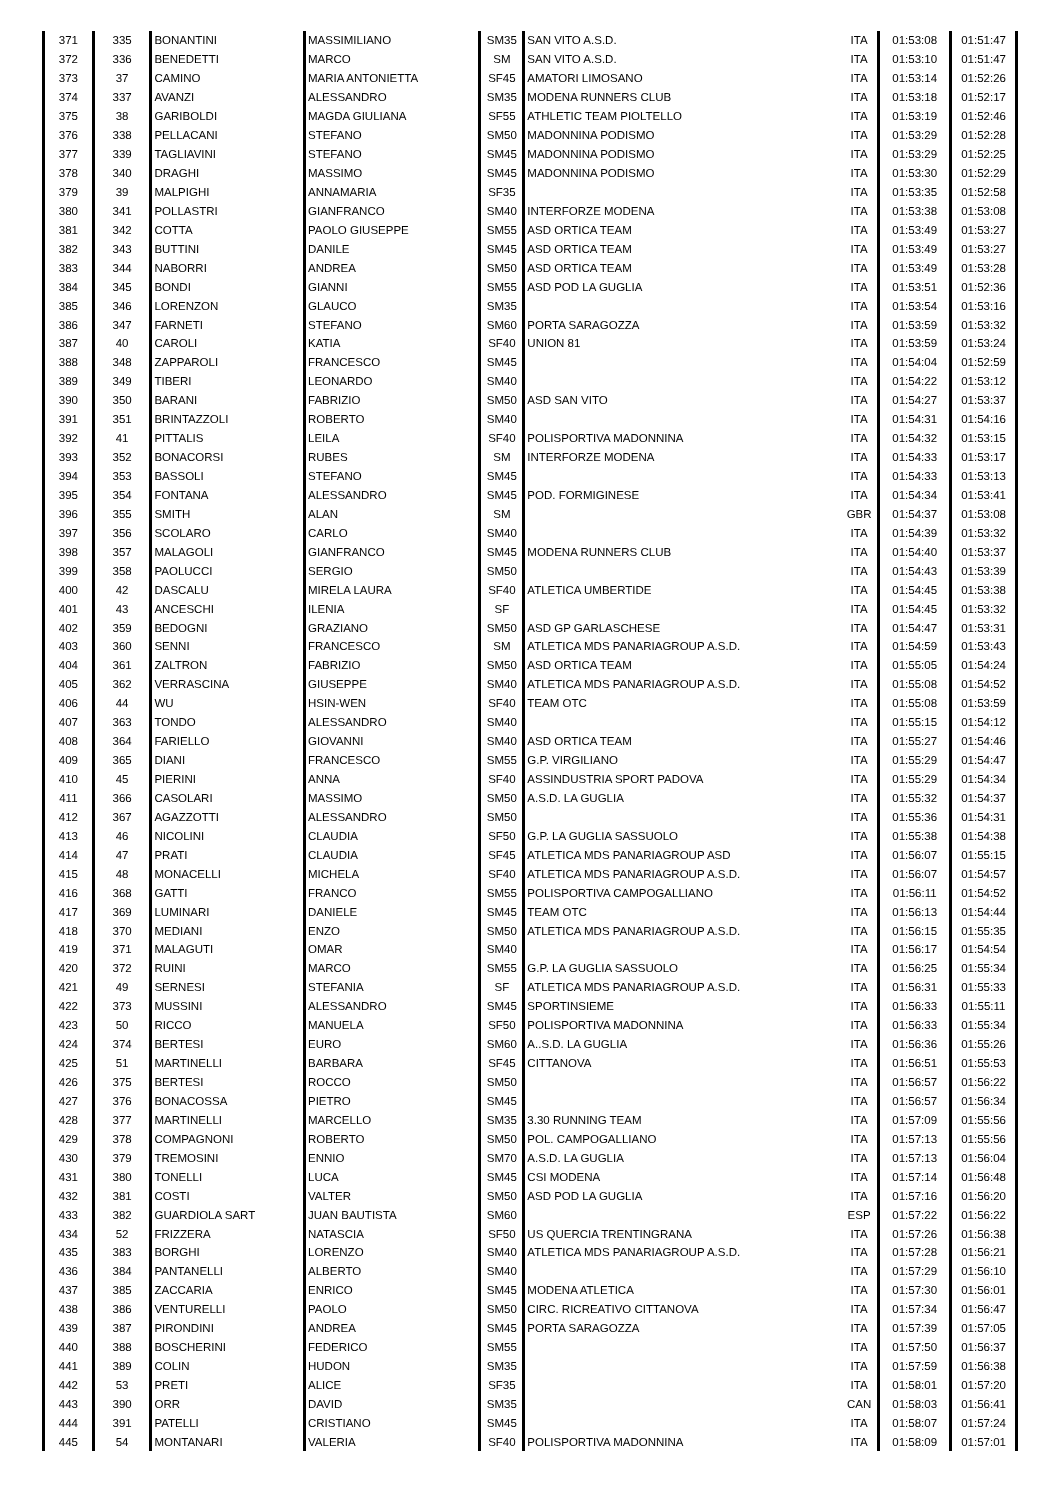| 371 | 335 | BONANTINI | MASSIMILIANO | SM35 | SAN VITO A.S.D. | ITA | 01:53:08 | 01:51:47 |
| 372 | 336 | BENEDETTI | MARCO | SM | SAN VITO A.S.D. | ITA | 01:53:10 | 01:51:47 |
| 373 | 37 | CAMINO | MARIA ANTONIETTA | SF45 | AMATORI LIMOSANO | ITA | 01:53:14 | 01:52:26 |
| 374 | 337 | AVANZI | ALESSANDRO | SM35 | MODENA RUNNERS CLUB | ITA | 01:53:18 | 01:52:17 |
| 375 | 38 | GARIBOLDI | MAGDA GIULIANA | SF55 | ATHLETIC TEAM PIOLTELLO | ITA | 01:53:19 | 01:52:46 |
| 376 | 338 | PELLACANI | STEFANO | SM50 | MADONNINA PODISMO | ITA | 01:53:29 | 01:52:28 |
| 377 | 339 | TAGLIAVINI | STEFANO | SM45 | MADONNINA PODISMO | ITA | 01:53:29 | 01:52:25 |
| 378 | 340 | DRAGHI | MASSIMO | SM45 | MADONNINA PODISMO | ITA | 01:53:30 | 01:52:29 |
| 379 | 39 | MALPIGHI | ANNAMARIA | SF35 | | ITA | 01:53:35 | 01:52:58 |
| 380 | 341 | POLLASTRI | GIANFRANCO | SM40 | INTERFORZE MODENA | ITA | 01:53:38 | 01:53:08 |
| 381 | 342 | COTTA | PAOLO GIUSEPPE | SM55 | ASD ORTICA TEAM | ITA | 01:53:49 | 01:53:27 |
| 382 | 343 | BUTTINI | DANILE | SM45 | ASD ORTICA TEAM | ITA | 01:53:49 | 01:53:27 |
| 383 | 344 | NABORRI | ANDREA | SM50 | ASD ORTICA TEAM | ITA | 01:53:49 | 01:53:28 |
| 384 | 345 | BONDI | GIANNI | SM55 | ASD POD LA GUGLIA | ITA | 01:53:51 | 01:52:36 |
| 385 | 346 | LORENZON | GLAUCO | SM35 | | ITA | 01:53:54 | 01:53:16 |
| 386 | 347 | FARNETI | STEFANO | SM60 | PORTA SARAGOZZA | ITA | 01:53:59 | 01:53:32 |
| 387 | 40 | CAROLI | KATIA | SF40 | UNION 81 | ITA | 01:53:59 | 01:53:24 |
| 388 | 348 | ZAPPAROLI | FRANCESCO | SM45 | | ITA | 01:54:04 | 01:52:59 |
| 389 | 349 | TIBERI | LEONARDO | SM40 | | ITA | 01:54:22 | 01:53:12 |
| 390 | 350 | BARANI | FABRIZIO | SM50 | ASD SAN VITO | ITA | 01:54:27 | 01:53:37 |
| 391 | 351 | BRINTAZZOLI | ROBERTO | SM40 | | ITA | 01:54:31 | 01:54:16 |
| 392 | 41 | PITTALIS | LEILA | SF40 | POLISPORTIVA MADONNINA | ITA | 01:54:32 | 01:53:15 |
| 393 | 352 | BONACORSI | RUBES | SM | INTERFORZE MODENA | ITA | 01:54:33 | 01:53:17 |
| 394 | 353 | BASSOLI | STEFANO | SM45 | | ITA | 01:54:33 | 01:53:13 |
| 395 | 354 | FONTANA | ALESSANDRO | SM45 | POD. FORMIGINESE | ITA | 01:54:34 | 01:53:41 |
| 396 | 355 | SMITH | ALAN | SM | | GBR | 01:54:37 | 01:53:08 |
| 397 | 356 | SCOLARO | CARLO | SM40 | | ITA | 01:54:39 | 01:53:32 |
| 398 | 357 | MALAGOLI | GIANFRANCO | SM45 | MODENA RUNNERS CLUB | ITA | 01:54:40 | 01:53:37 |
| 399 | 358 | PAOLUCCI | SERGIO | SM50 | | ITA | 01:54:43 | 01:53:39 |
| 400 | 42 | DASCALU | MIRELA LAURA | SF40 | ATLETICA UMBERTIDE | ITA | 01:54:45 | 01:53:38 |
| 401 | 43 | ANCESCHI | ILENIA | SF | | ITA | 01:54:45 | 01:53:32 |
| 402 | 359 | BEDOGNI | GRAZIANO | SM50 | ASD GP GARLASCHESE | ITA | 01:54:47 | 01:53:31 |
| 403 | 360 | SENNI | FRANCESCO | SM | ATLETICA MDS PANARIAGROUP A.S.D. | ITA | 01:54:59 | 01:53:43 |
| 404 | 361 | ZALTRON | FABRIZIO | SM50 | ASD ORTICA TEAM | ITA | 01:55:05 | 01:54:24 |
| 405 | 362 | VERRASCINA | GIUSEPPE | SM40 | ATLETICA MDS PANARIAGROUP A.S.D. | ITA | 01:55:08 | 01:54:52 |
| 406 | 44 | WU | HSIN-WEN | SF40 | TEAM OTC | ITA | 01:55:08 | 01:53:59 |
| 407 | 363 | TONDO | ALESSANDRO | SM40 | | ITA | 01:55:15 | 01:54:12 |
| 408 | 364 | FARIELLO | GIOVANNI | SM40 | ASD ORTICA TEAM | ITA | 01:55:27 | 01:54:46 |
| 409 | 365 | DIANI | FRANCESCO | SM55 | G.P. VIRGILIANO | ITA | 01:55:29 | 01:54:47 |
| 410 | 45 | PIERINI | ANNA | SF40 | ASSINDUSTRIA SPORT PADOVA | ITA | 01:55:29 | 01:54:34 |
| 411 | 366 | CASOLARI | MASSIMO | SM50 | A.S.D. LA GUGLIA | ITA | 01:55:32 | 01:54:37 |
| 412 | 367 | AGAZZOTTI | ALESSANDRO | SM50 | | ITA | 01:55:36 | 01:54:31 |
| 413 | 46 | NICOLINI | CLAUDIA | SF50 | G.P. LA GUGLIA SASSUOLO | ITA | 01:55:38 | 01:54:38 |
| 414 | 47 | PRATI | CLAUDIA | SF45 | ATLETICA MDS PANARIAGROUP ASD | ITA | 01:56:07 | 01:55:15 |
| 415 | 48 | MONACELLI | MICHELA | SF40 | ATLETICA MDS PANARIAGROUP A.S.D. | ITA | 01:56:07 | 01:54:57 |
| 416 | 368 | GATTI | FRANCO | SM55 | POLISPORTIVA CAMPOGALLIANO | ITA | 01:56:11 | 01:54:52 |
| 417 | 369 | LUMINARI | DANIELE | SM45 | TEAM OTC | ITA | 01:56:13 | 01:54:44 |
| 418 | 370 | MEDIANI | ENZO | SM50 | ATLETICA MDS PANARIAGROUP A.S.D. | ITA | 01:56:15 | 01:55:35 |
| 419 | 371 | MALAGUTI | OMAR | SM40 | | ITA | 01:56:17 | 01:54:54 |
| 420 | 372 | RUINI | MARCO | SM55 | G.P. LA GUGLIA SASSUOLO | ITA | 01:56:25 | 01:55:34 |
| 421 | 49 | SERNESI | STEFANIA | SF | ATLETICA MDS PANARIAGROUP A.S.D. | ITA | 01:56:31 | 01:55:33 |
| 422 | 373 | MUSSINI | ALESSANDRO | SM45 | SPORTINSIEME | ITA | 01:56:33 | 01:55:11 |
| 423 | 50 | RICCO | MANUELA | SF50 | POLISPORTIVA MADONNINA | ITA | 01:56:33 | 01:55:34 |
| 424 | 374 | BERTESI | EURO | SM60 | A..S.D. LA GUGLIA | ITA | 01:56:36 | 01:55:26 |
| 425 | 51 | MARTINELLI | BARBARA | SF45 | CITTANOVA | ITA | 01:56:51 | 01:55:53 |
| 426 | 375 | BERTESI | ROCCO | SM50 | | ITA | 01:56:57 | 01:56:22 |
| 427 | 376 | BONACOSSA | PIETRO | SM45 | | ITA | 01:56:57 | 01:56:34 |
| 428 | 377 | MARTINELLI | MARCELLO | SM35 | 3.30 RUNNING TEAM | ITA | 01:57:09 | 01:55:56 |
| 429 | 378 | COMPAGNONI | ROBERTO | SM50 | POL. CAMPOGALLIANO | ITA | 01:57:13 | 01:55:56 |
| 430 | 379 | TREMOSINI | ENNIO | SM70 | A.S.D. LA GUGLIA | ITA | 01:57:13 | 01:56:04 |
| 431 | 380 | TONELLI | LUCA | SM45 | CSI MODENA | ITA | 01:57:14 | 01:56:48 |
| 432 | 381 | COSTI | VALTER | SM50 | ASD POD LA GUGLIA | ITA | 01:57:16 | 01:56:20 |
| 433 | 382 | GUARDIOLA SART | JUAN BAUTISTA | SM60 | | ESP | 01:57:22 | 01:56:22 |
| 434 | 52 | FRIZZERA | NATASCIA | SF50 | US QUERCIA TRENTINGRANA | ITA | 01:57:26 | 01:56:38 |
| 435 | 383 | BORGHI | LORENZO | SM40 | ATLETICA MDS PANARIAGROUP A.S.D. | ITA | 01:57:28 | 01:56:21 |
| 436 | 384 | PANTANELLI | ALBERTO | SM40 | | ITA | 01:57:29 | 01:56:10 |
| 437 | 385 | ZACCARIA | ENRICO | SM45 | MODENA ATLETICA | ITA | 01:57:30 | 01:56:01 |
| 438 | 386 | VENTURELLI | PAOLO | SM50 | CIRC. RICREATIVO CITTANOVA | ITA | 01:57:34 | 01:56:47 |
| 439 | 387 | PIRONDINI | ANDREA | SM45 | PORTA SARAGOZZA | ITA | 01:57:39 | 01:57:05 |
| 440 | 388 | BOSCHERINI | FEDERICO | SM55 | | ITA | 01:57:50 | 01:56:37 |
| 441 | 389 | COLIN | HUDON | SM35 | | ITA | 01:57:59 | 01:56:38 |
| 442 | 53 | PRETI | ALICE | SF35 | | ITA | 01:58:01 | 01:57:20 |
| 443 | 390 | ORR | DAVID | SM35 | | CAN | 01:58:03 | 01:56:41 |
| 444 | 391 | PATELLI | CRISTIANO | SM45 | | ITA | 01:58:07 | 01:57:24 |
| 445 | 54 | MONTANARI | VALERIA | SF40 | POLISPORTIVA MADONNINA | ITA | 01:58:09 | 01:57:01 |